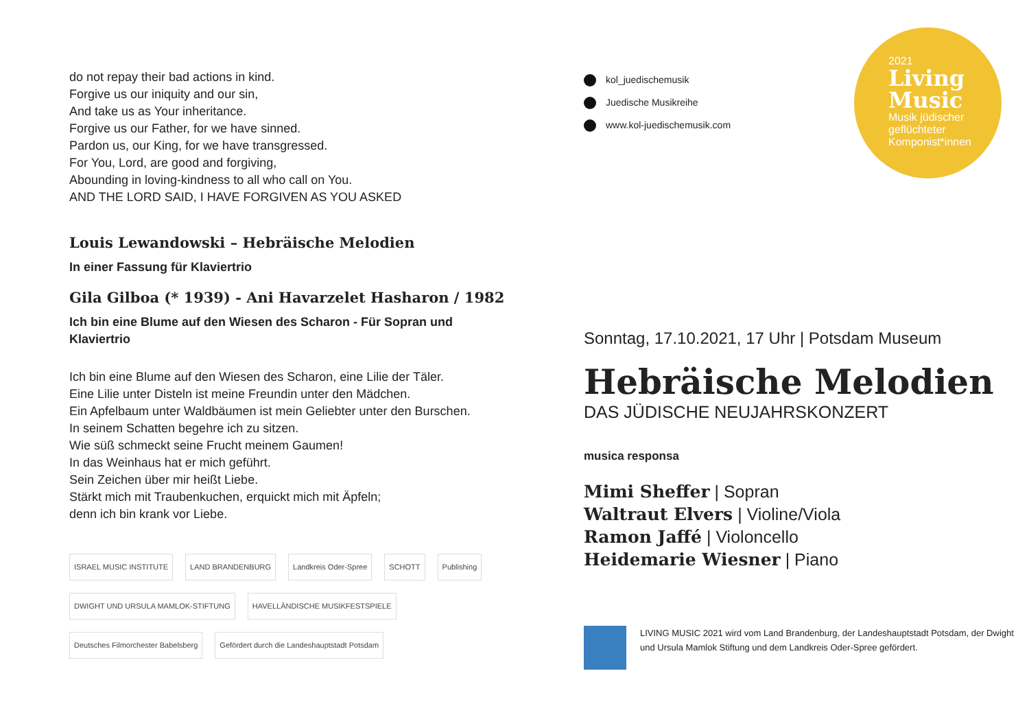do not repay their bad actions in kind.
Forgive us our iniquity and our sin,
And take us as Your inheritance.
Forgive us our Father, for we have sinned.
Pardon us, our King, for we have transgressed.
For You, Lord, are good and forgiving,
Abounding in loving-kindness to all who call on You.
AND THE LORD SAID, I HAVE FORGIVEN AS YOU ASKED
Louis Lewandowski – Hebräische Melodien
In einer Fassung für Klaviertrio
Gila Gilboa (* 1939) - Ani Havarzelet Hasharon / 1982
Ich bin eine Blume auf den Wiesen des Scharon - Für Sopran und Klaviertrio
Ich bin eine Blume auf den Wiesen des Scharon, eine Lilie der Täler.
Eine Lilie unter Disteln ist meine Freundin unter den Mädchen.
Ein Apfelbaum unter Waldbäumen ist mein Geliebter unter den Burschen.
In seinem Schatten begehre ich zu sitzen.
Wie süß schmeckt seine Frucht meinem Gaumen!
In das Weinhaus hat er mich geführt.
Sein Zeichen über mir heißt Liebe.
Stärkt mich mit Traubenkuchen, erquickt mich mit Äpfeln;
denn ich bin krank vor Liebe.
ISRAEL MUSIC INSTITUTE LAND BRANDENBURG Landkreis Oder-Spree SCHOTT Publishing DWIGHT UND URSULA MAMLOK-STIFTUNG HAVELLÄNDISCHE MUSIKFESTSPIELE Deutsches Filmorchester Babelsberg Gefördert durch die Landeshauptstadt Potsdam
kol_juedischemusik
Juedische Musikreihe
www.kol-juedischemusik.com
2021
Living Music
Musik jüdischer geflüchteter Komponist*innen
Sonntag, 17.10.2021, 17 Uhr | Potsdam Museum
Hebräische Melodien
DAS JÜDISCHE NEUJAHRSKONZERT
musica responsa
Mimi Sheffer | Sopran
Waltraut Elvers | Violine/Viola
Ramon Jaffé | Violoncello
Heidemarie Wiesner | Piano
LIVING MUSIC 2021 wird vom Land Brandenburg, der Landeshauptstadt Potsdam, der Dwight und Ursula Mamlok Stiftung und dem Landkreis Oder-Spree gefördert.